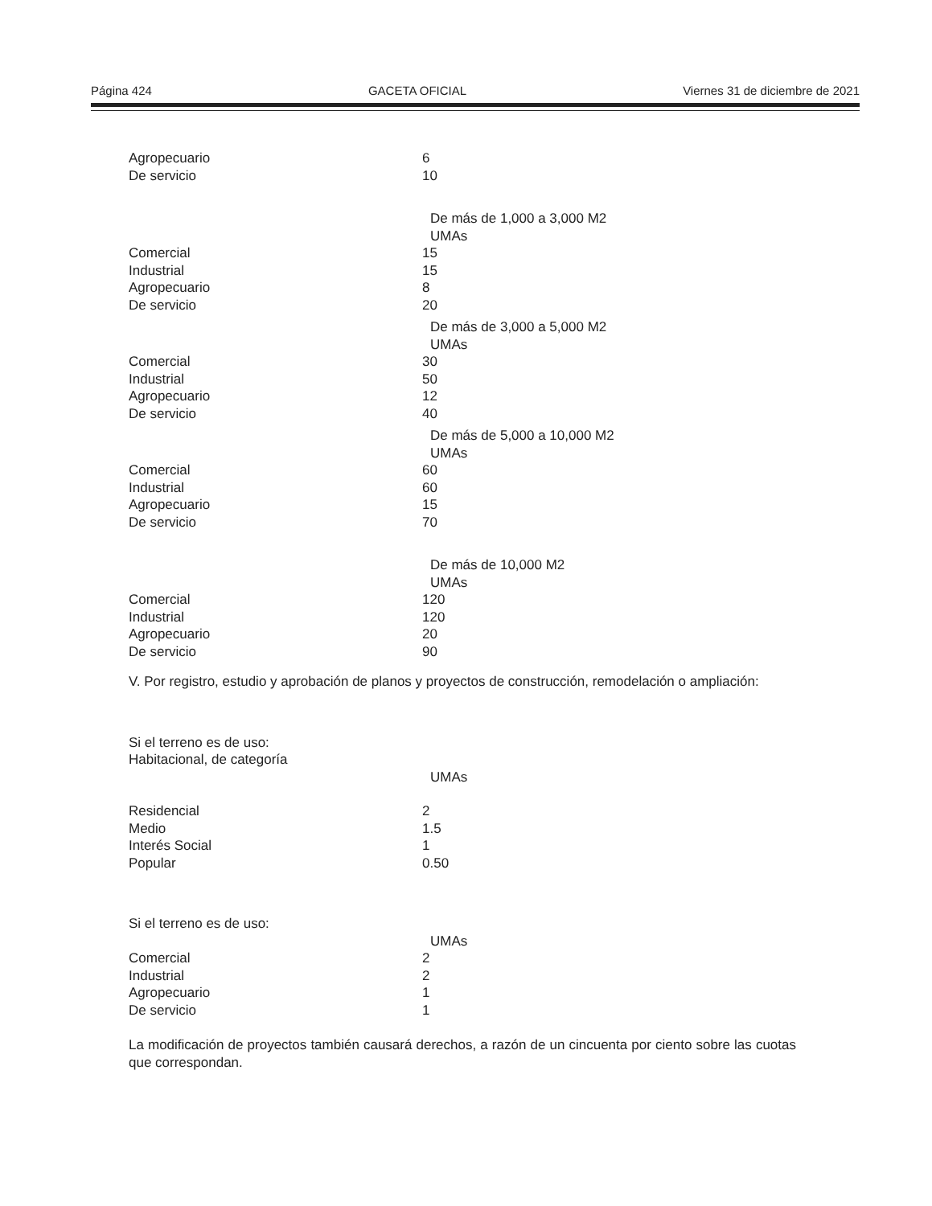Página 424 GACETA OFICIAL Viernes 31 de diciembre de 2021
| Agropecuario | 6 | |
| De servicio | 10 | |
| | | De más de 1,000 a 3,000 M2 |
| | | UMAs |
| Comercial | 15 | |
| Industrial | 15 | |
| Agropecuario | 8 | |
| De servicio | 20 | |
| | | De más de 3,000 a 5,000 M2 |
| | | UMAs |
| Comercial | 30 | |
| Industrial | 50 | |
| Agropecuario | 12 | |
| De servicio | 40 | |
| | | De más de 5,000 a 10,000 M2 |
| | | UMAs |
| Comercial | 60 | |
| Industrial | 60 | |
| Agropecuario | 15 | |
| De servicio | 70 | |
| | | De más de 10,000 M2 |
| | | UMAs |
| Comercial | 120 | |
| Industrial | 120 | |
| Agropecuario | 20 | |
| De servicio | 90 | |
V. Por registro, estudio y aprobación de planos y proyectos de construcción, remodelación o ampliación:
| Si el terreno es de uso: | | |
| Habitacional, de categoría | | |
| | | UMAs |
| Residencial | 2 | |
| Medio | 1.5 | |
| Interés Social | 1 | |
| Popular | 0.50 | |
| Si el terreno es de uso: | | |
| | | UMAs |
| Comercial | 2 | |
| Industrial | 2 | |
| Agropecuario | 1 | |
| De servicio | 1 | |
La modificación de proyectos también causará derechos, a razón de un cincuenta por ciento sobre las cuotas que correspondan.